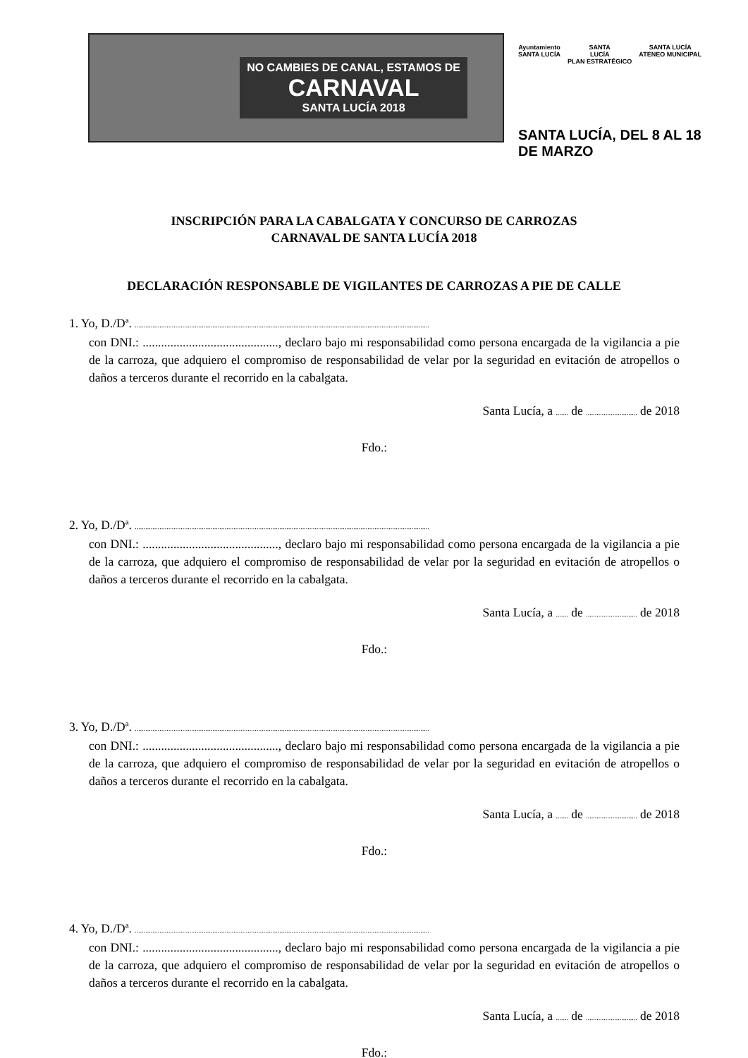NO CAMBIES DE CANAL, ESTAMOS DE
CARNAVAL
SANTA LUCÍA 2018
Ayuntamiento
SANTA LUCÍA SANTA
LUCÍA
PLAN ESTRATÉGICO SANTA LUCÍA
ATENEO MUNICIPAL
SANTA LUCÍA, DEL 8 AL 18 DE MARZO
INSCRIPCIÓN PARA LA CABALGATA Y CONCURSO DE CARROZAS
CARNAVAL DE SANTA LUCÍA 2018
DECLARACIÓN RESPONSABLE DE VIGILANTES DE CARROZAS A PIE DE CALLE
1. Yo, D./Dª. .......................................................................................................................................................................
con DNI.: ............................................, declaro bajo mi responsabilidad como persona encargada de la vigilancia a pie de la carroza, que adquiero el compromiso de responsabilidad de velar por la seguridad en evitación de atropellos o daños a terceros durante el recorrido en la cabalgata.
Santa Lucía, a ....... de ............................. de 2018
Fdo.:
2. Yo, D./Dª. .......................................................................................................................................................................
con DNI.: ............................................, declaro bajo mi responsabilidad como persona encargada de la vigilancia a pie de la carroza, que adquiero el compromiso de responsabilidad de velar por la seguridad en evitación de atropellos o daños a terceros durante el recorrido en la cabalgata.
Santa Lucía, a ....... de ............................. de 2018
Fdo.:
3. Yo, D./Dª. .......................................................................................................................................................................
con DNI.: ............................................, declaro bajo mi responsabilidad como persona encargada de la vigilancia a pie de la carroza, que adquiero el compromiso de responsabilidad de velar por la seguridad en evitación de atropellos o daños a terceros durante el recorrido en la cabalgata.
Santa Lucía, a ....... de ............................. de 2018
Fdo.:
4. Yo, D./Dª. .......................................................................................................................................................................
con DNI.: ............................................, declaro bajo mi responsabilidad como persona encargada de la vigilancia a pie de la carroza, que adquiero el compromiso de responsabilidad de velar por la seguridad en evitación de atropellos o daños a terceros durante el recorrido en la cabalgata.
Santa Lucía, a ....... de ............................. de 2018
Fdo.: